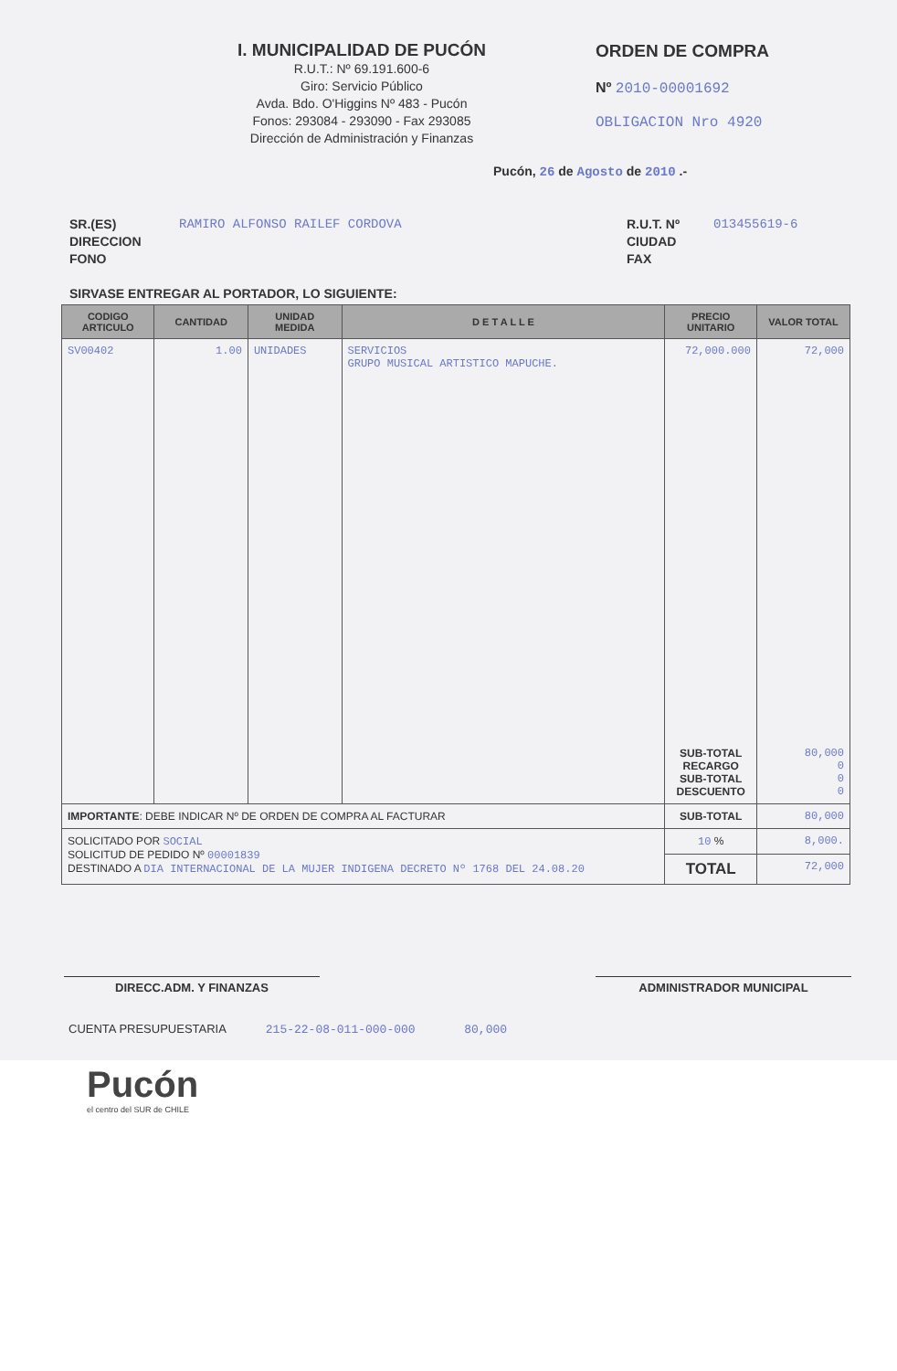I. MUNICIPALIDAD DE PUCÓN
R.U.T.: Nº 69.191.600-6
Giro: Servicio Público
Avda. Bdo. O'Higgins Nº 483 - Pucón
Fonos: 293084 - 293090 - Fax 293085
Dirección de Administración y Finanzas
ORDEN DE COMPRA
Nº 2010-00001692
OBLIGACION Nro 4920
Pucón, 26 de Agosto de 2010 .-
SR.(ES)
DIRECCION
FONO
RAMIRO ALFONSO RAILEF CORDOVA R.U.T. Nº
CIUDAD
FAX
013455619-6
SIRVASE ENTREGAR AL PORTADOR, LO SIGUIENTE:
| CODIGO ARTICULO | CANTIDAD | UNIDAD MEDIDA | D E T A L L E | PRECIO UNITARIO | VALOR TOTAL |
| --- | --- | --- | --- | --- | --- |
| SV00402 | 1.00 | UNIDADES | SERVICIOS GRUPO MUSICAL ARTISTICO MAPUCHE. | 72,000.000 | 72,000 |
| | | | | SUB-TOTAL RECARGO SUB-TOTAL DESCUENTO | 80,000 0 0 0 |
| IMPORTANTE : DEBE INDICAR Nº DE ORDEN DE COMPRA AL FACTURAR | | | | SUB-TOTAL | 80,000 |
| SOLICITADO POR SOCIAL SOLICITUD DE PEDIDO Nº 00001839 DESTINADO A DIA INTERNACIONAL DE LA MUJER INDIGENA DECRETO Nº 1768 DEL 24.08.20 | | | | 10 % | 8,000. |
| | | | | TOTAL | 72,000 |
DIRECC.ADM. Y FINANZAS ADMINISTRADOR MUNICIPAL
CUENTA PRESUPUESTARIA 215-22-08-011-000-000 80,000
Pucón
el centro del SUR de CHILE